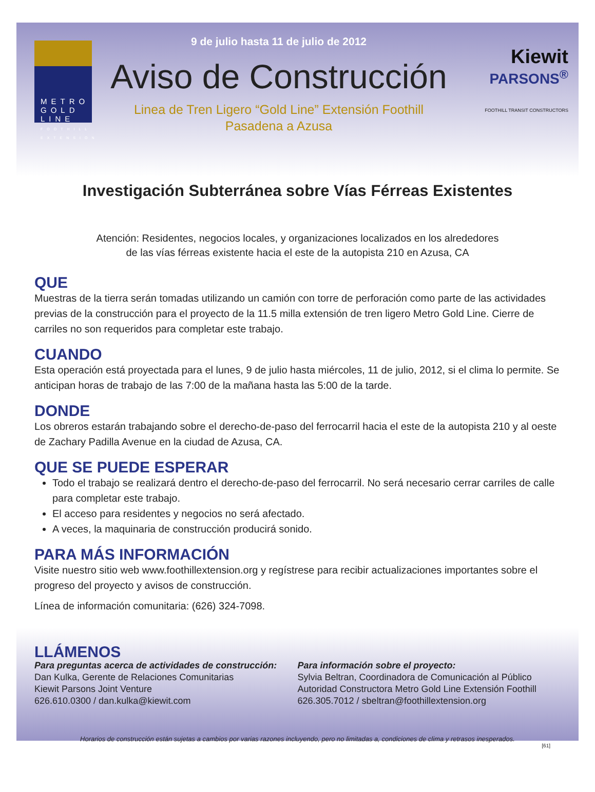METRO GOLD LINE
FOOTHILL EXTENSION
9 de julio hasta 11 de julio de 2012
Aviso de Construcción
Linea de Tren Ligero “Gold Line” Extensión Foothill
Pasadena a Azusa
Kiewit
PARSONS<sup>®</sup>
FOOTHILL TRANSIT CONSTRUCTORS
Investigación Subterránea sobre Vías Férreas Existentes
Atención: Residentes, negocios locales, y organizaciones localizados en los alrededores
de las vías férreas existente hacia el este de la autopista 210 en Azusa, CA
QUE
Muestras de la tierra serán tomadas utilizando un camión con torre de perforación como parte de las actividades previas de la construcción para el proyecto de la 11.5 milla extensión de tren ligero Metro Gold Line. Cierre de carriles no son requeridos para completar este trabajo.
CUANDO
Esta operación está proyectada para el lunes, 9 de julio hasta miércoles, 11 de julio, 2012, si el clima lo permite. Se anticipan horas de trabajo de las 7:00 de la mañana hasta las 5:00 de la tarde.
DONDE
Los obreros estarán trabajando sobre el derecho-de-paso del ferrocarril hacia el este de la autopista 210 y al oeste de Zachary Padilla Avenue en la ciudad de Azusa, CA.
QUE SE PUEDE ESPERAR
Todo el trabajo se realizará dentro el derecho-de-paso del ferrocarril. No será necesario cerrar carriles de calle para completar este trabajo.
El acceso para residentes y negocios no será afectado.
A veces, la maquinaria de construcción producirá sonido.
PARA MÁS INFORMACIÓN
Visite nuestro sitio web www.foothillextension.org y regístrese para recibir actualizaciones importantes sobre el progreso del proyecto y avisos de construcción.
Línea de información comunitaria: (626) 324-7098.
LLÁMENOS
Para preguntas acerca de actividades de construcción:
Dan Kulka, Gerente de Relaciones Comunitarias
Kiewit Parsons Joint Venture
626.610.0300 / dan.kulka@kiewit.com
Para información sobre el proyecto:
Sylvia Beltran, Coordinadora de Comunicación al Público
Autoridad Constructora Metro Gold Line Extensión Foothill
626.305.7012 / sbeltran@foothillextension.org
Horarios de construcción están sujetas a cambios por varias razones incluyendo, pero no limitadas a, condiciones de clima y retrasos inesperados.
[61]